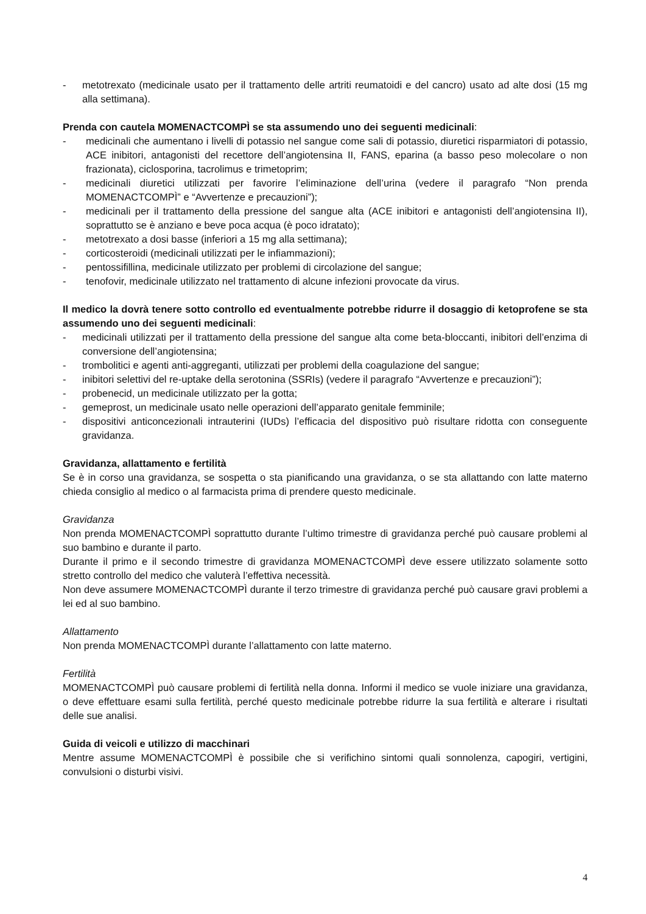- metotrexato (medicinale usato per il trattamento delle artriti reumatoidi e del cancro) usato ad alte dosi (15 mg alla settimana).
Prenda con cautela MOMENACTCOMPÌ se sta assumendo uno dei seguenti medicinali:
- medicinali che aumentano i livelli di potassio nel sangue come sali di potassio, diuretici risparmiatori di potassio, ACE inibitori, antagonisti del recettore dell’angiotensina II, FANS, eparina (a basso peso molecolare o non frazionata), ciclosporina, tacrolimus e trimetoprim;
- medicinali diuretici utilizzati per favorire l’eliminazione dell’urina (vedere il paragrafo “Non prenda MOMENACTCOMPÌ” e “Avvertenze e precauzioni”);
- medicinali per il trattamento della pressione del sangue alta (ACE inibitori e antagonisti dell’angiotensina II), soprattutto se è anziano e beve poca acqua (è poco idratato);
- metotrexato a dosi basse (inferiori a 15 mg alla settimana);
- corticosteroidi (medicinali utilizzati per le infiammazioni);
- pentossifillina, medicinale utilizzato per problemi di circolazione del sangue;
- tenofovir, medicinale utilizzato nel trattamento di alcune infezioni provocate da virus.
Il medico la dovrà tenere sotto controllo ed eventualmente potrebbe ridurre il dosaggio di ketoprofene se sta assumendo uno dei seguenti medicinali:
- medicinali utilizzati per il trattamento della pressione del sangue alta come beta-bloccanti, inibitori dell’enzima di conversione dell’angiotensina;
- trombolitici e agenti anti-aggreganti, utilizzati per problemi della coagulazione del sangue;
- inibitori selettivi del re-uptake della serotonina (SSRIs) (vedere il paragrafo “Avvertenze e precauzioni”);
- probenecid, un medicinale utilizzato per la gotta;
- gemeprost, un medicinale usato nelle operazioni dell’apparato genitale femminile;
- dispositivi anticoncezionali intrauterini (IUDs) l’efficacia del dispositivo può risultare ridotta con conseguente gravidanza.
Gravidanza, allattamento e fertilità
Se è in corso una gravidanza, se sospetta o sta pianificando una gravidanza, o se sta allattando con latte materno chieda consiglio al medico o al farmacista prima di prendere questo medicinale.
Gravidanza
Non prenda MOMENACTCOMPÌ soprattutto durante l’ultimo trimestre di gravidanza perché può causare problemi al suo bambino e durante il parto.
Durante il primo e il secondo trimestre di gravidanza MOMENACTCOMPÌ deve essere utilizzato solamente sotto stretto controllo del medico che valuterà l’effettiva necessità.
Non deve assumere MOMENACTCOMPÌ durante il terzo trimestre di gravidanza perché può causare gravi problemi a lei ed al suo bambino.
Allattamento
Non prenda MOMENACTCOMPÌ durante l’allattamento con latte materno.
Fertilità
MOMENACTCOMPÌ può causare problemi di fertilità nella donna. Informi il medico se vuole iniziare una gravidanza, o deve effettuare esami sulla fertilità, perché questo medicinale potrebbe ridurre la sua fertilità e alterare i risultati delle sue analisi.
Guida di veicoli e utilizzo di macchinari
Mentre assume MOMENACTCOMPÌ è possibile che si verifichino sintomi quali sonnolenza, capogiri, vertigini, convulsioni o disturbi visivi.
4